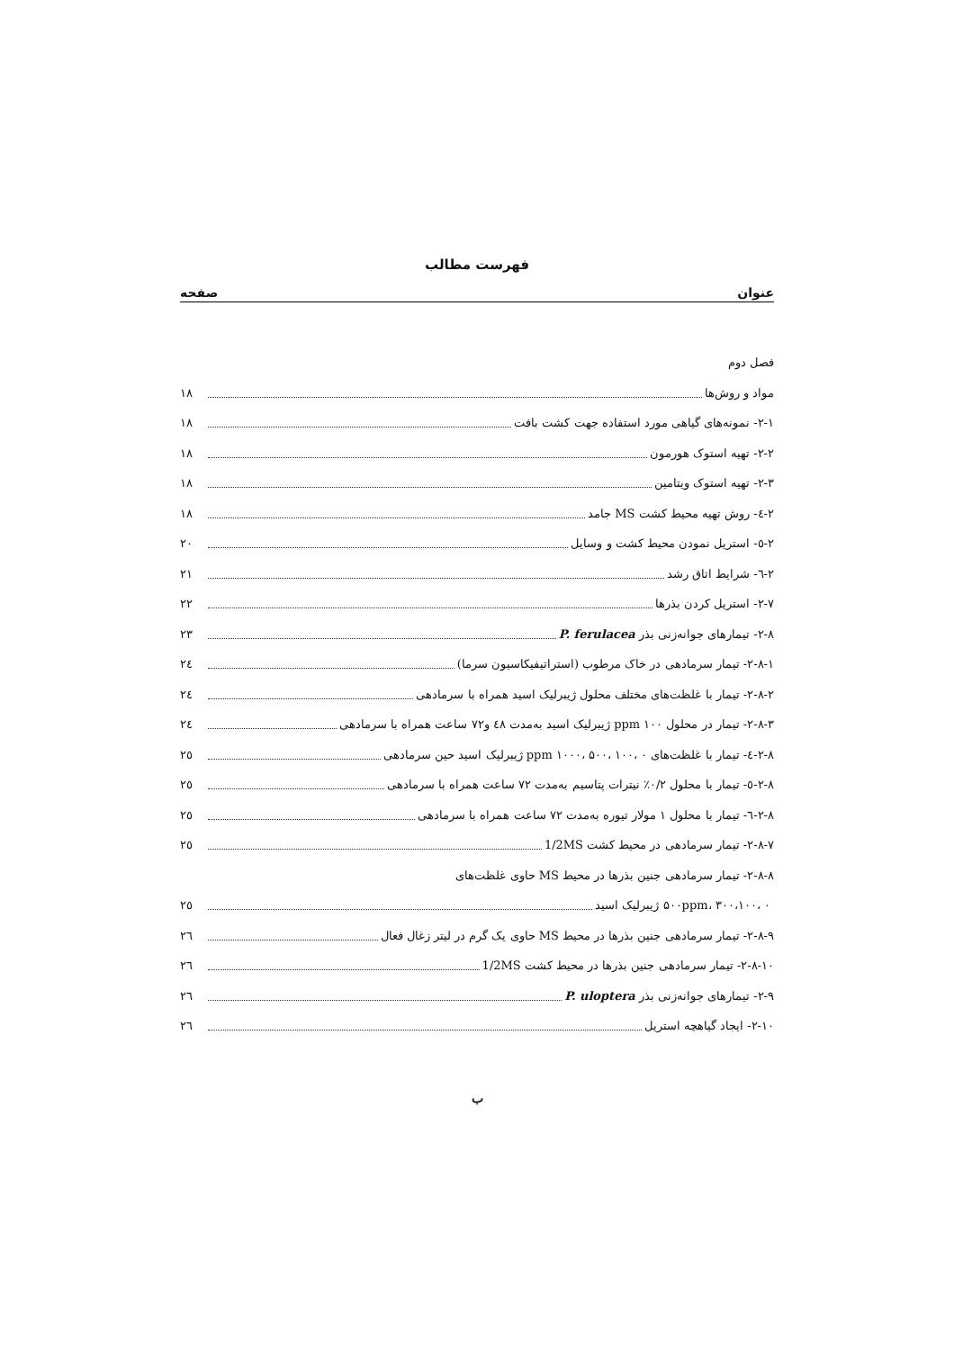فهرست مطالب
عنوان صفحه
فصل دوم
مواد و روش‌ها ۱۸
۲-۱- نمونه‌های گیاهی مورد استفاده جهت کشت بافت ۱۸
۲-۲- تهیه استوک هورمون ۱۸
۲-۳- تهیه استوک ویتامین ۱۸
۲-٤- روش تهیه محیط کشت MS جامد ۱۸
۲-٥- استریل نمودن محیط کشت و وسایل ۲۰
۲-٦- شرایط اتاق رشد ۲۱
۲-۷- استریل کردن بذرها ۲۲
۲-۸- تیمارهای جوانه‌زنی بذر P. ferulacea ۲۳
۲-۸-۱- تیمار سرمادهی در خاک مرطوب (استراتیفیکاسیون سرما) ۲٤
۲-۸-۲- تیمار با غلظت‌های مختلف محلول ژیبرلیک اسید همراه با سرمادهی ۲٤
۲-۸-۳- تیمار در محلول ppm ۱۰۰ ژیبرلیک اسید به‌مدت ٤۸ و۷۲ ساعت همراه با سرمادهی ۲٤
۲-۸-٤- تیمار با غلظت‌های ppm ۱۰۰۰، ۵۰۰، ۱۰۰، ۰ ژیبرلیک اسید حین سرمادهی ۲٥
۲-۸-٥- تیمار با محلول ۰/۲٪ نیترات پتاسیم به‌مدت ۷۲ ساعت همراه با سرمادهی ۲٥
۲-۸-٦- تیمار با محلول ۱ مولار تیوره به‌مدت ۷۲ ساعت همراه با سرمادهی ۲٥
۲-۸-۷- تیمار سرمادهی در محیط کشت 1/2MS ۲٥
۲-۸-۸- تیمار سرمادهی جنین بذرها در محیط MS حاوی غلظت‌های
۵۰۰ppm، ۳۰۰،۱۰۰، ۰ ژیبرلیک اسید ۲٥
۲-۸-۹- تیمار سرمادهی جنین بذرها در محیط MS حاوی یک گرم در لیتر زغال فعال ۲٦
۲-۸-۱۰- تیمار سرمادهی جنین بذرها در محیط کشت 1/2MS ۲٦
۲-۹- تیمارهای جوانه‌زنی بذر P. uloptera ۲٦
۲-۱۰- ایجاد گیاهچه استریل ۲٦
ب